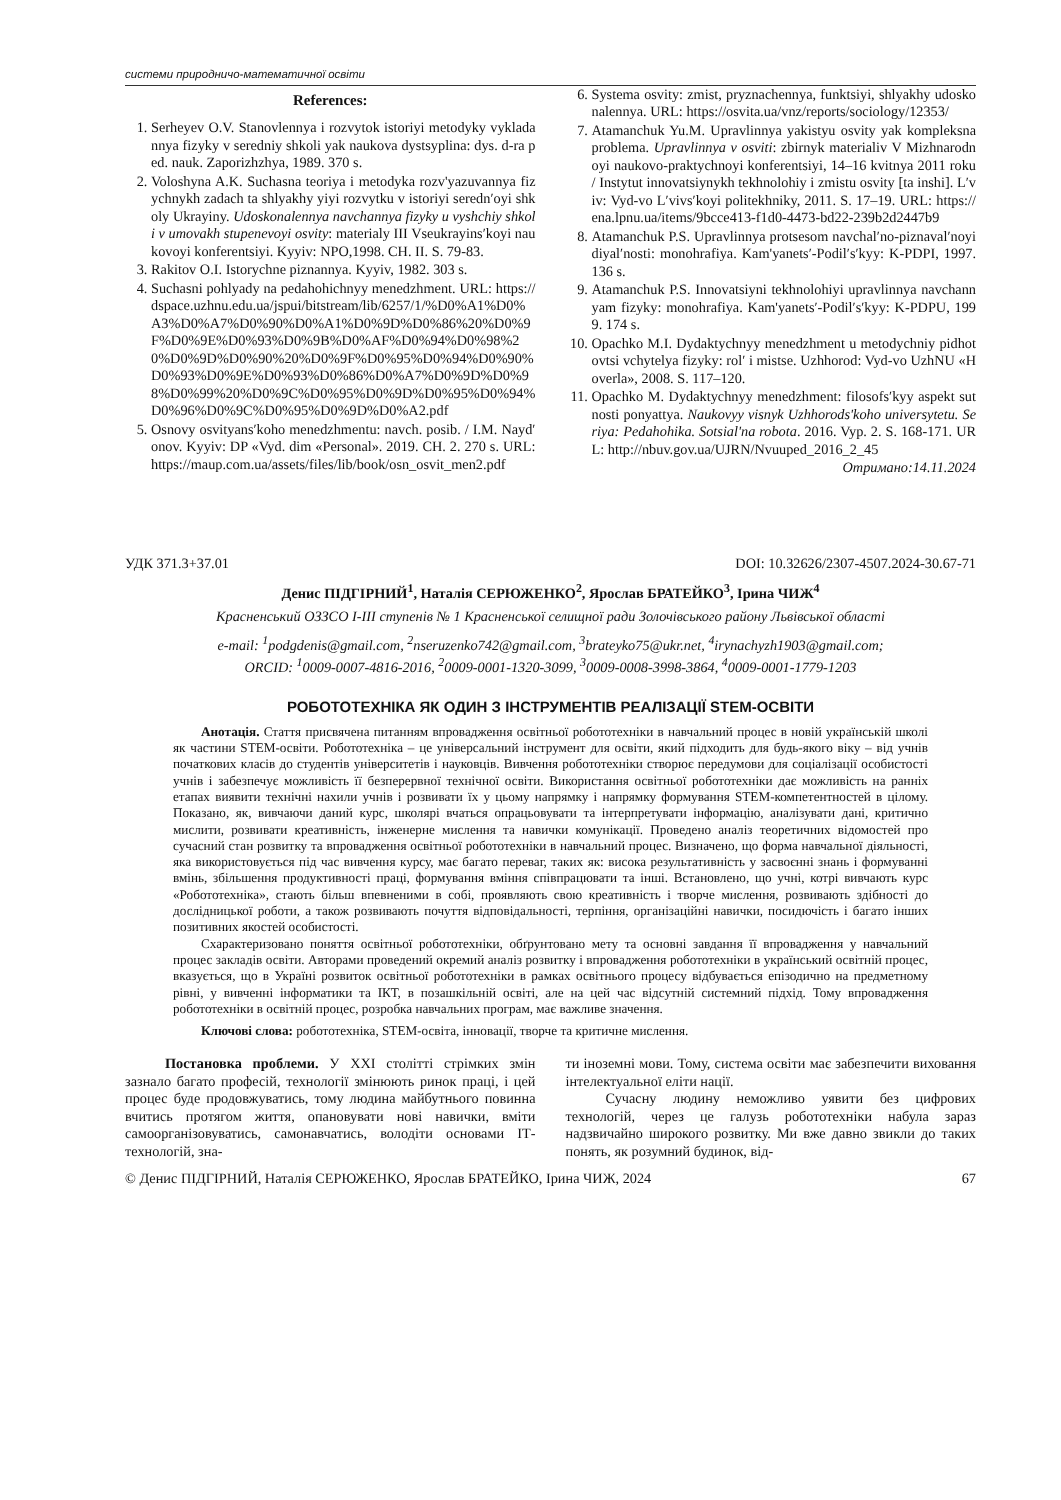системи природничо-математичної освіти
References:
1. Serheyev O.V. Stanovlennya i rozvytok istoriyi metodyky vykladannya fizyky v seredniy shkoli yak naukova dystsyplina: dys. d-ra ped. nauk. Zaporizhzhya, 1989. 370 s.
2. Voloshyna A.K. Suchasna teoriya i metodyka rozv'yazuvannya fizychnykh zadach ta shlyakhy yiyi rozvytku v istoriyi seredn′oyi shkoly Ukrayiny. Udoskonalennya navchannya fizyky u vyshchiy shkoli v umovakh stupenevoyi osvity: materialy III Vseukrayins′koyi naukovoyi konferentsiyi. Kyyiv: NPO,1998. CH. II. S. 79-83.
3. Rakitov O.I. Istorychne piznannya. Kyyiv, 1982. 303 s.
4. Suchasni pohlyady na pedahohichnyy menedzhment. URL: https://dspace.uzhnu.edu.ua/jspui/bitstream/lib/6257/1/%D0%A1%D0%A3%D0%A7%D0%90%D0%A1%D0%9D%D0%86%20%D0%9F%D0%9E%D0%93%D0%9B%D0%AF%D0%94%D0%98%20%D0%9D%D0%90%20%D0%9F%D0%95%D0%94%D0%90%D0%93%D0%9E%D0%93%D0%86%D0%A7%D0%9D%D0%98%D0%99%20%D0%9C%D0%95%D0%9D%D0%95%D0%94%D0%96%D0%9C%D0%95%D0%9D%D0%A2.pdf
5. Osnovy osvityans′koho menedzhmentu: navch. posib. / I.M. Nayd′onov. Kyyiv: DP «Vyd. dim «Personal». 2019. CH. 2. 270 s. URL: https://maup.com.ua/assets/files/lib/book/osn_osvit_men2.pdf
6. Systema osvity: zmist, pryznachennya, funktsiyi, shlyakhy udoskonalennya. URL: https://osvita.ua/vnz/reports/sociology/12353/
7. Atamanchuk Yu.M. Upravlinnya yakistyu osvity yak kompleksna problema. Upravlinnya v osviti: zbirnyk materialiv V Mizhnarodnoyi naukovo-praktychnoyi konferentsiyi, 14–16 kvitnya 2011 roku / Instytut innovatsiynykh tekhnolohiy i zmistu osvity [ta inshi]. L′viv: Vyd-vo L′vivs′koyi politekhniky, 2011. S. 17–19. URL: https://ena.lpnu.ua/items/9bcce413-f1d0-4473-bd22-239b2d2447b9
8. Atamanchuk P.S. Upravlinnya protsesom navchal′no-piznaval′noyi diyal′nosti: monohrafiya. Kam'yanets′-Podil′s′kyy: K-PDPI, 1997. 136 s.
9. Atamanchuk P.S. Innovatsiyni tekhnolohiyi upravlinnya navchannyam fizyky: monohrafiya. Kam'yanets′-Podil′s′kyy: K-PDPU, 1999. 174 s.
10. Opachko M.I. Dydaktychnyy menedzhment u metodychniy pidhotovtsi vchytelya fizyky: rol′ i mistse. Uzhhorod: Vyd-vo UzhNU «Hoverla», 2008. S. 117–120.
11. Opachko M. Dydaktychnyy menedzhment: filosofs′kyy aspekt sutnosti ponyattya. Naukovyy visnyk Uzhhorods'koho universytetu. Seriya: Pedahohika. Sotsial'na robota. 2016. Vyp. 2. S. 168-171. URL: http://nbuv.gov.ua/UJRN/Nvuuped_2016_2_45
Отримано:14.11.2024
УДК 371.3+37.01 DOI: 10.32626/2307-4507.2024-30.67-71
Денис ПІДГІРНИЙ<sup>1</sup>, Наталія СЕРЮЖЕНКО<sup>2</sup>, Ярослав БРАТЕЙКО<sup>3</sup>, Ірина ЧИЖ<sup>4</sup>
Красненський ОЗЗСО І-ІІІ ступенів № 1 Красненської селищної ради Золочівського району Львівської області
e-mail: <sup>1</sup>podgdenis@gmail.com, <sup>2</sup>nseruzenko742@gmail.com, <sup>3</sup>brateyko75@ukr.net, <sup>4</sup>irynachyzh1903@gmail.com;
ORCID: <sup>1</sup>0009-0007-4816-2016, <sup>2</sup>0009-0001-1320-3099, <sup>3</sup>0009-0008-3998-3864, <sup>4</sup>0009-0001-1779-1203
РОБОТОТЕХНІКА ЯК ОДИН З ІНСТРУМЕНТІВ РЕАЛІЗАЦІЇ STEM-ОСВІТИ
Анотація. Стаття присвячена питанням впровадження освітньої робототехніки в навчальний процес в новій українській школі як частини STEM-освіти. Робототехніка – це універсальний інструмент для освіти, який підходить для будь-якого віку – від учнів початкових класів до студентів університетів і науковців. Вивчення робототехніки створює передумови для соціалізації особистості учнів і забезпечує можливість її безперервної технічної освіти. Використання освітньої робототехніки дає можливість на ранніх етапах виявити технічні нахили учнів і розвивати їх у цьому напрямку і напрямку формування STEM-компетентностей в цілому. Показано, як, вивчаючи даний курс, школярі вчаться опрацьовувати та інтерпретувати інформацію, аналізувати дані, критично мислити, розвивати креативність, інженерне мислення та навички комунікації. Проведено аналіз теоретичних відомостей про сучасний стан розвитку та впровадження освітньої робототехніки в навчальний процес. Визначено, що форма навчальної діяльності, яка використовується під час вивчення курсу, має багато переваг, таких як: висока результативність у засвоєнні знань і формуванні вмінь, збільшення продуктивності праці, формування вміння співпрацювати та інші. Встановлено, що учні, котрі вивчають курс «Робототехніка», стають більш впевненими в собі, проявляють свою креативність і творче мислення, розвивають здібності до дослідницької роботи, а також розвивають почуття відповідальності, терпіння, організаційні навички, посидючість і багато інших позитивних якостей особистості.
Схарактеризовано поняття освітньої робототехніки, обґрунтовано мету та основні завдання її впровадження у навчальний процес закладів освіти. Авторами проведений окремий аналіз розвитку і впровадження робототехніки в український освітній процес, вказується, що в Україні розвиток освітньої робототехніки в рамках освітнього процесу відбувається епізодично на предметному рівні, у вивченні інформатики та ІКТ, в позашкільній освіті, але на цей час відсутній системний підхід. Тому впровадження робототехніки в освітній процес, розробка навчальних програм, має важливе значення.
Ключові слова: робототехніка, STEM-освіта, інновації, творче та критичне мислення.
Постановка проблеми. У ХХІ столітті стрімких змін зазнало багато професій, технології змінюють ринок праці, і цей процес буде продовжуватись, тому людина майбутнього повинна вчитись протягом життя, опановувати нові навички, вміти самоорганізовуватись, самонавчатись, володіти основами ІТ-технологій, зна-
ти іноземні мови. Тому, система освіти має забезпечити виховання інтелектуальної еліти нації.
Сучасну людину неможливо уявити без цифрових технологій, через це галузь робототехніки набула зараз надзвичайно широкого розвитку. Ми вже давно звикли до таких понять, як розумний будинок, від-
© Денис ПІДГІРНИЙ, Наталія СЕРЮЖЕНКО, Ярослав БРАТЕЙКО, Ірина ЧИЖ, 2024 67